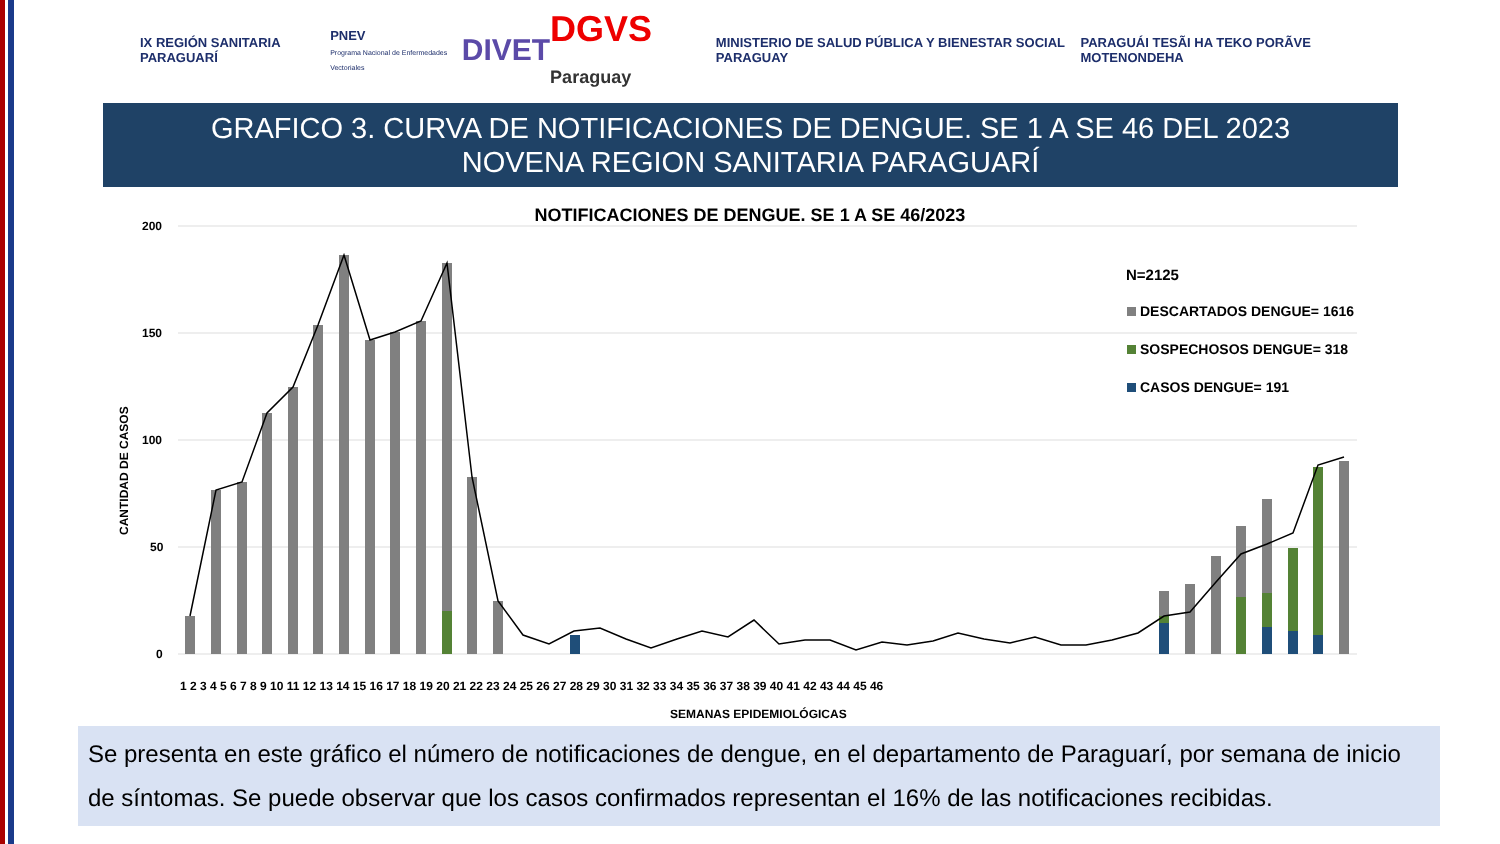IX REGIÓN SANITARIA PARAGUARÍ
PNEV
Programa Nacional de Enfermedades Vectoriales
DIVET
DGVS Paraguay
MINISTERIO DE SALUD PÚBLICA Y BIENESTAR SOCIAL PARAGUAY
PARAGUÁI TESÃI HA TEKO PORÃVE MOTENONDEHA
GRAFICO 3. CURVA DE NOTIFICACIONES DE DENGUE. SE 1 A SE 46 DEL 2023
NOVENA REGION SANITARIA PARAGUARÍ
NOTIFICACIONES DE DENGUE. SE 1 A SE 46/2023
200
150
100
50
0
CANTIDAD DE CASOS
1 2 3 4 5 6 7 8 9 10 11 12 13 14 15 16 17 18 19 20 21 22 23 24 25 26 27 28 29 30 31 32 33 34 35 36 37 38 39 40 41 42 43 44 45 46
SEMANAS EPIDEMIOLÓGICAS
N=2125
DESCARTADOS DENGUE= 1616
SOSPECHOSOS DENGUE= 318
CASOS DENGUE= 191
Se presenta en este gráfico el número de notificaciones de dengue, en el departamento de Paraguarí, por semana de inicio de síntomas. Se puede observar que los casos confirmados representan el 16% de las notificaciones recibidas.